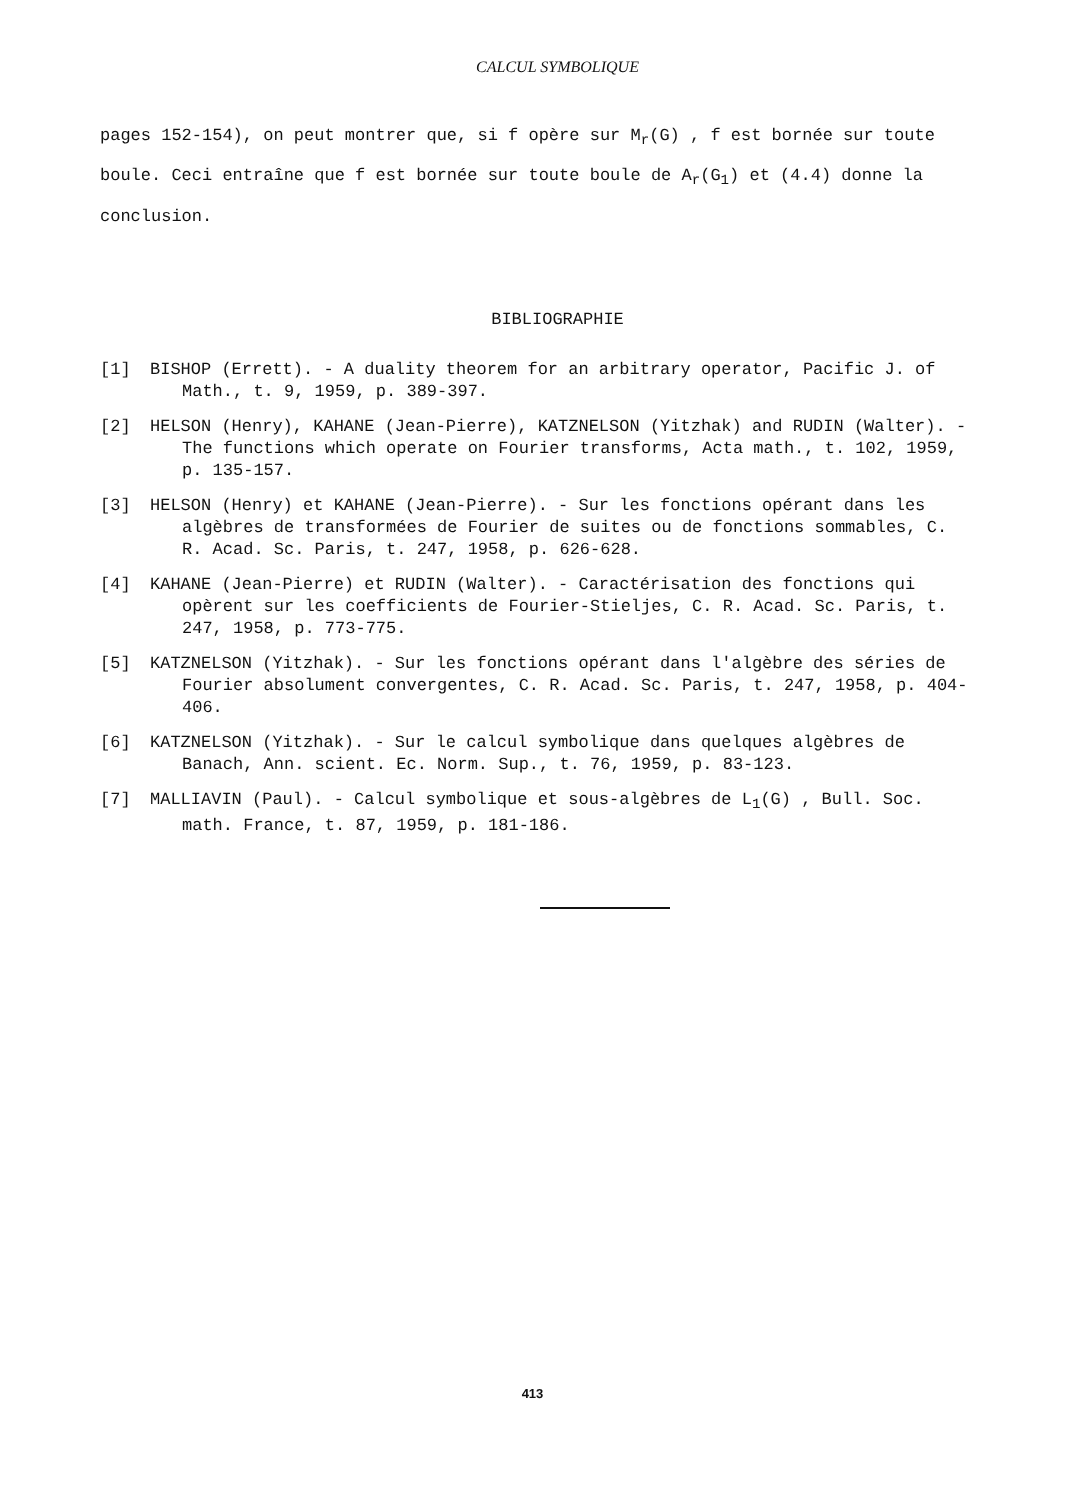CALCUL SYMBOLIQUE
pages 152-154), on peut montrer que, si f opère sur M<sub>r</sub>(G) , f est bornée sur toute boule. Ceci entraîne que f est bornée sur toute boule de A<sub>r</sub>(G<sub>1</sub>) et (4.4) donne la conclusion.
BIBLIOGRAPHIE
[1] BISHOP (Errett). - A duality theorem for an arbitrary operator, Pacific J. of Math., t. 9, 1959, p. 389-397.
[2] HELSON (Henry), KAHANE (Jean-Pierre), KATZNELSON (Yitzhak) and RUDIN (Walter). - The functions which operate on Fourier transforms, Acta math., t. 102, 1959, p. 135-157.
[3] HELSON (Henry) et KAHANE (Jean-Pierre). - Sur les fonctions opérant dans les algèbres de transformées de Fourier de suites ou de fonctions sommables, C. R. Acad. Sc. Paris, t. 247, 1958, p. 626-628.
[4] KAHANE (Jean-Pierre) et RUDIN (Walter). - Caractérisation des fonctions qui opèrent sur les coefficients de Fourier-Stieljes, C. R. Acad. Sc. Paris, t. 247, 1958, p. 773-775.
[5] KATZNELSON (Yitzhak). - Sur les fonctions opérant dans l'algèbre des séries de Fourier absolument convergentes, C. R. Acad. Sc. Paris, t. 247, 1958, p. 404-406.
[6] KATZNELSON (Yitzhak). - Sur le calcul symbolique dans quelques algèbres de Banach, Ann. scient. Ec. Norm. Sup., t. 76, 1959, p. 83-123.
[7] MALLIAVIN (Paul). - Calcul symbolique et sous-algèbres de L<sub>1</sub>(G) , Bull. Soc. math. France, t. 87, 1959, p. 181-186.
413